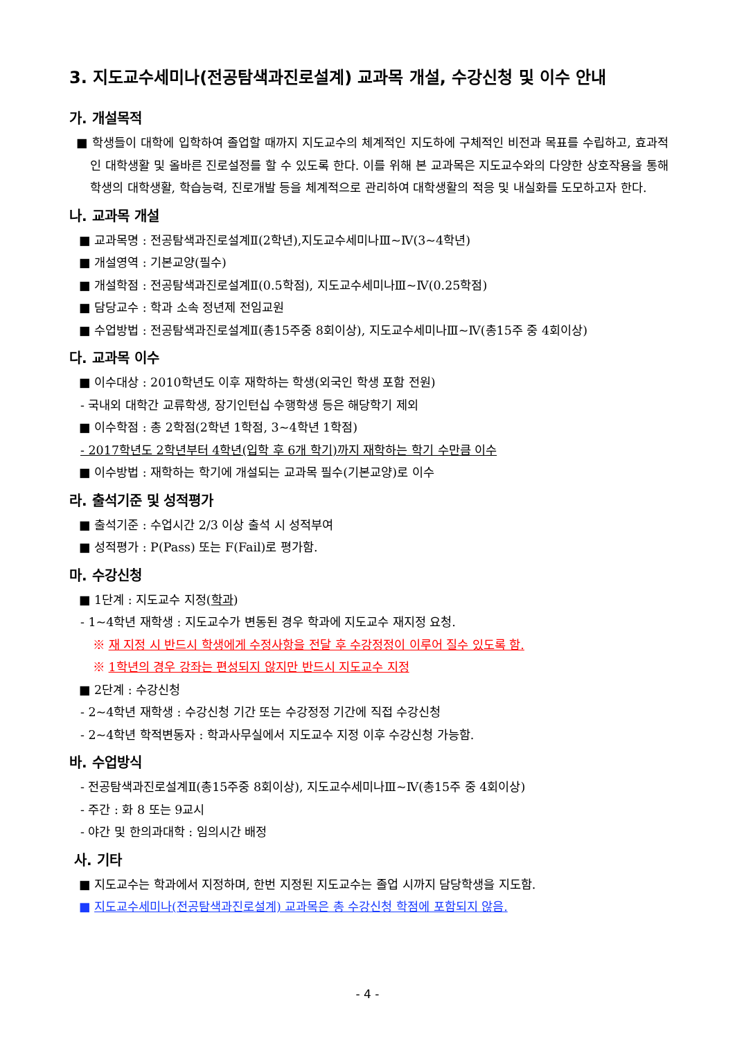3. 지도교수세미나(전공탐색과진로설계) 교과목 개설, 수강신청 및 이수 안내
가. 개설목적
■ 학생들이 대학에 입학하여 졸업할 때까지 지도교수의 체계적인 지도하에 구체적인 비전과 목표를 수립하고, 효과적인 대학생활 및 올바른 진로설정를 할 수 있도록 한다. 이를 위해 본 교과목은 지도교수와의 다양한 상호작용을 통해 학생의 대학생활, 학습능력, 진로개발 등을 체계적으로 관리하여 대학생활의 적응 및 내실화를 도모하고자 한다.
나. 교과목 개설
■ 교과목명 : 전공탐색과진로설계Ⅱ(2학년),지도교수세미나Ⅲ~Ⅳ(3~4학년)
■ 개설영역 : 기본교양(필수)
■ 개설학점 : 전공탐색과진로설계Ⅱ(0.5학점), 지도교수세미나Ⅲ~Ⅳ(0.25학점)
■ 담당교수 : 학과 소속 정년제 전임교원
■ 수업방법 : 전공탐색과진로설계Ⅱ(총15주중 8회이상), 지도교수세미나Ⅲ~Ⅳ(총15주 중 4회이상)
다. 교과목 이수
■ 이수대상 : 2010학년도 이후 재학하는 학생(외국인 학생 포함 전원)
- 국내외 대학간 교류학생, 장기인턴십 수행학생 등은 해당학기 제외
■ 이수학점 : 총 2학점(2학년 1학점, 3~4학년 1학점)
- 2017학년도 2학년부터 4학년(입학 후 6개 학기)까지 재학하는 학기 수만큼 이수
■ 이수방법 : 재학하는 학기에 개설되는 교과목 필수(기본교양)로 이수
라. 출석기준 및 성적평가
■ 출석기준 : 수업시간 2/3 이상 출석 시 성적부여
■ 성적평가 : P(Pass) 또는 F(Fail)로 평가함.
마. 수강신청
■ 1단계 : 지도교수 지정(학과)
- 1~4학년 재학생 : 지도교수가 변동된 경우 학과에 지도교수 재지정 요청.
※ 재 지정 시 반드시 학생에게 수정사항을 전달 후 수강정정이 이루어 질수 있도록 함.
※ 1학년의 경우 강좌는 편성되지 않지만 반드시 지도교수 지정
■ 2단계 : 수강신청
- 2~4학년 재학생 : 수강신청 기간 또는 수강정정 기간에 직접 수강신청
- 2~4학년 학적변동자 : 학과사무실에서 지도교수 지정 이후 수강신청 가능함.
바. 수업방식
- 전공탐색과진로설계Ⅱ(총15주중 8회이상), 지도교수세미나Ⅲ~Ⅳ(총15주 중 4회이상)
- 주간 : 화 8 또는 9교시
- 야간 및 한의과대학 : 임의시간 배정
사. 기타
■ 지도교수는 학과에서 지정하며, 한번 지정된 지도교수는 졸업 시까지 담당학생을 지도함.
■ 지도교수세미나(전공탐색과진로설계) 교과목은 총 수강신청 학점에 포함되지 않음.
- 4 -